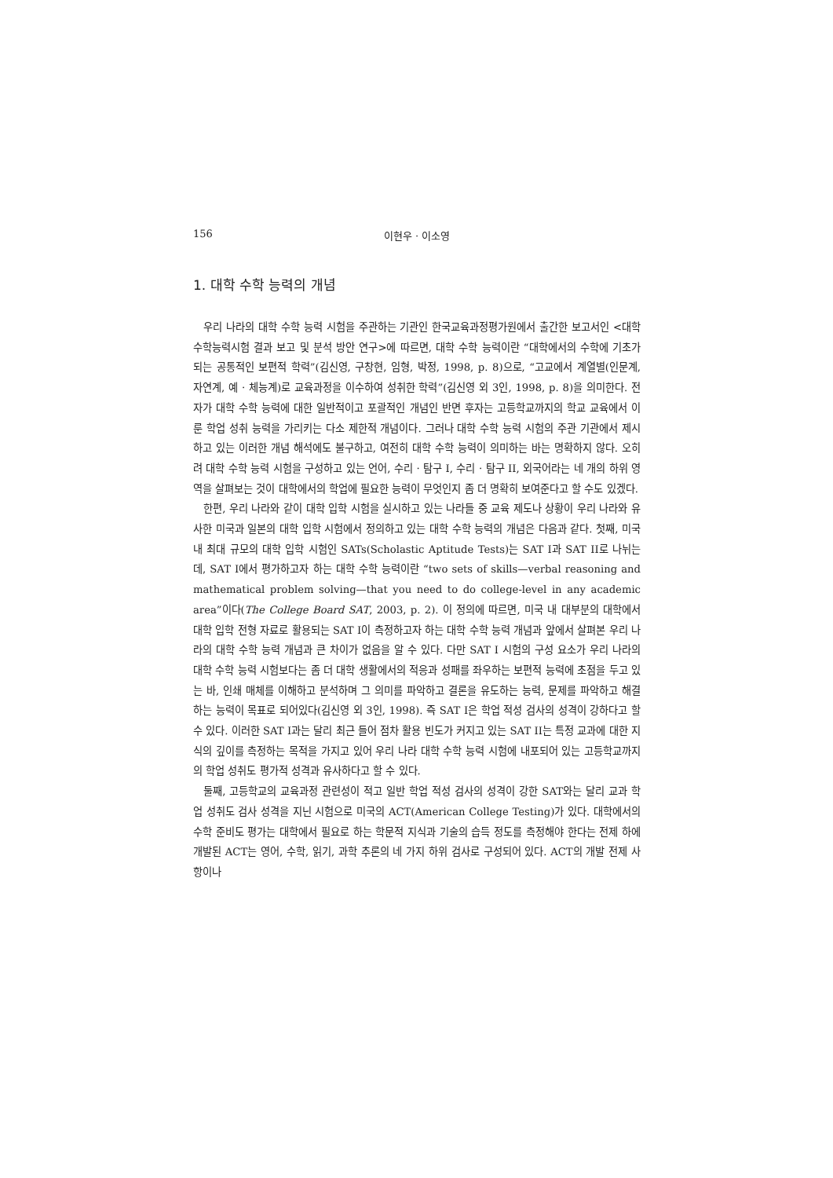156 이현우 · 이소영
1. 대학 수학 능력의 개념
우리 나라의 대학 수학 능력 시험을 주관하는 기관인 한국교육과정평가원에서 출간한 보고서인 <대학수학능력시험 결과 보고 및 분석 방안 연구>에 따르면, 대학 수학 능력이란 “대학에서의 수학에 기초가 되는 공통적인 보편적 학력”(김신영, 구창현, 임형, 박정, 1998, p. 8)으로, “고교에서 계열별(인문계, 자연계, 예 · 체능계)로 교육과정을 이수하여 성취한 학력”(김신영 외 3인, 1998, p. 8)을 의미한다. 전자가 대학 수학 능력에 대한 일반적이고 포괄적인 개념인 반면 후자는 고등학교까지의 학교 교육에서 이룬 학업 성취 능력을 가리키는 다소 제한적 개념이다. 그러나 대학 수학 능력 시험의 주관 기관에서 제시하고 있는 이러한 개념 해석에도 불구하고, 여전히 대학 수학 능력이 의미하는 바는 명확하지 않다. 오히려 대학 수학 능력 시험을 구성하고 있는 언어, 수리 · 탐구 I, 수리 · 탐구 II, 외국어라는 네 개의 하위 영역을 살펴보는 것이 대학에서의 학업에 필요한 능력이 무엇인지 좀 더 명확히 보여준다고 할 수도 있겠다.
한편, 우리 나라와 같이 대학 입학 시험을 실시하고 있는 나라들 중 교육 제도나 상황이 우리 나라와 유사한 미국과 일본의 대학 입학 시험에서 정의하고 있는 대학 수학 능력의 개념은 다음과 같다. 첫째, 미국 내 최대 규모의 대학 입학 시험인 SATs(Scholastic Aptitude Tests)는 SAT I과 SAT II로 나뉘는데, SAT I에서 평가하고자 하는 대학 수학 능력이란 “two sets of skills—verbal reasoning and mathematical problem solving—that you need to do college-level in any academic area”이다(The College Board SAT, 2003, p. 2). 이 정의에 따르면, 미국 내 대부분의 대학에서 대학 입학 전형 자료로 활용되는 SAT I이 측정하고자 하는 대학 수학 능력 개념과 앞에서 살펴본 우리 나라의 대학 수학 능력 개념과 큰 차이가 없음을 알 수 있다. 다만 SAT I 시험의 구성 요소가 우리 나라의 대학 수학 능력 시험보다는 좀 더 대학 생활에서의 적응과 성패를 좌우하는 보편적 능력에 초점을 두고 있는 바, 인쇄 매체를 이해하고 분석하며 그 의미를 파악하고 결론을 유도하는 능력, 문제를 파악하고 해결하는 능력이 목표로 되어있다(김신영 외 3인, 1998). 즉 SAT I은 학업 적성 검사의 성격이 강하다고 할 수 있다. 이러한 SAT I과는 달리 최근 들어 점차 활용 빈도가 커지고 있는 SAT II는 특정 교과에 대한 지식의 깊이를 측정하는 목적을 가지고 있어 우리 나라 대학 수학 능력 시험에 내포되어 있는 고등학교까지의 학업 성취도 평가적 성격과 유사하다고 할 수 있다.
둘째, 고등학교의 교육과정 관련성이 적고 일반 학업 적성 검사의 성격이 강한 SAT와는 달리 교과 학업 성취도 검사 성격을 지닌 시험으로 미국의 ACT(American College Testing)가 있다. 대학에서의 수학 준비도 평가는 대학에서 필요로 하는 학문적 지식과 기술의 습득 정도를 측정해야 한다는 전제 하에 개발된 ACT는 영어, 수학, 읽기, 과학 추론의 네 가지 하위 검사로 구성되어 있다. ACT의 개발 전제 사항이나